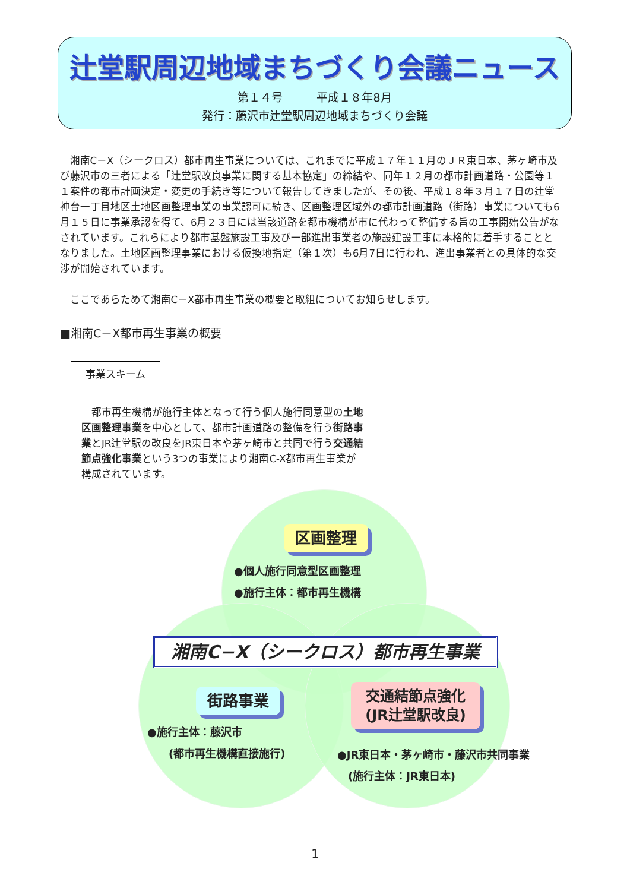辻堂駅周辺地域まちづくり会議ニュース
第１４号　　　平成１８年8月
発行：藤沢市辻堂駅周辺地域まちづくり会議
湘南C－X（シークロス）都市再生事業については、これまでに平成１７年１１月のＪＲ東日本、茅ヶ崎市及び藤沢市の三者による「辻堂駅改良事業に関する基本協定」の締結や、同年１２月の都市計画道路・公園等１１案件の都市計画決定・変更の手続き等について報告してきましたが、その後、平成１８年３月１７日の辻堂神台一丁目地区土地区画整理事業の事業認可に続き、区画整理区域外の都市計画道路（街路）事業についても6月１５日に事業承認を得て、6月２３日には当該道路を都市機構が市に代わって整備する旨の工事開始公告がなされています。これらにより都市基盤施設工事及び一部進出事業者の施設建設工事に本格的に着手することとなりました。土地区画整理事業における仮換地指定（第１次）も6月7日に行われ、進出事業者との具体的な交渉が開始されています。
ここであらためて湘南C－X都市再生事業の概要と取組についてお知らせします。
■湘南C－X都市再生事業の概要
事業スキーム
　都市再生機構が施行主体となって行う個人施行同意型の土地区画整理事業を中心として、都市計画道路の整備を行う街路事業とJR辻堂駅の改良をJR東日本や茅ヶ崎市と共同で行う交通結節点強化事業という3つの事業により湘南C-X都市再生事業が構成されています。
区画整理
●個人施行同意型区画整理
●施行主体：都市再生機構
湘南C−X（シークロス）都市再生事業
街路事業
●施行主体：藤沢市
　　(都市再生機構直接施行)
交通結節点強化
(JR辻堂駅改良)
●JR東日本・茅ヶ崎市・藤沢市共同事業
　(施行主体：JR東日本)
1